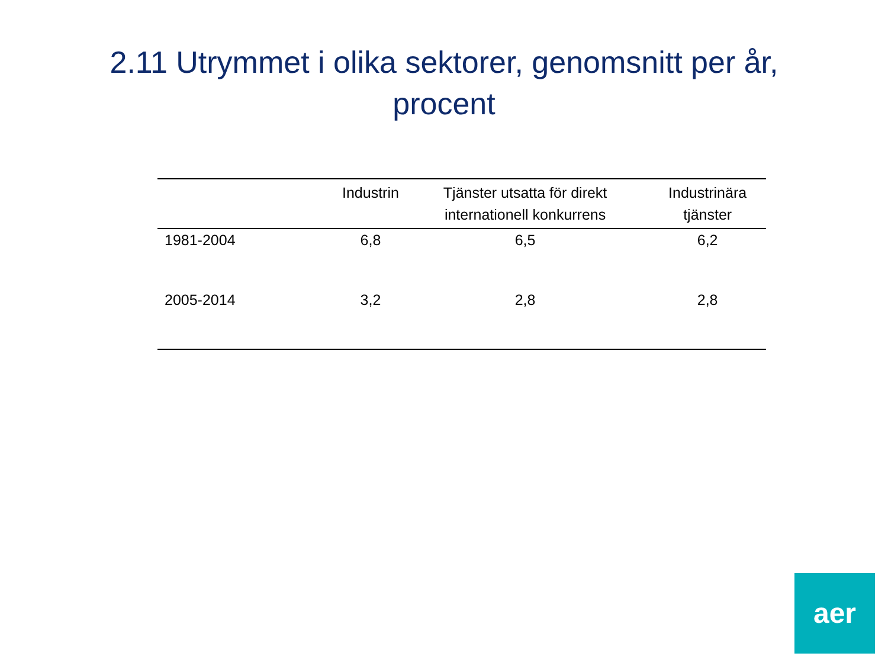2.11 Utrymmet i olika sektorer, genomsnitt per år, procent
| | Industrin | Tjänster utsatta för direkt internationell konkurrens | Industrinära tjänster |
| --- | --- | --- | --- |
| 1981-2004 | 6,8 | 6,5 | 6,2 |
| 2005-2014 | 3,2 | 2,8 | 2,8 |
aer